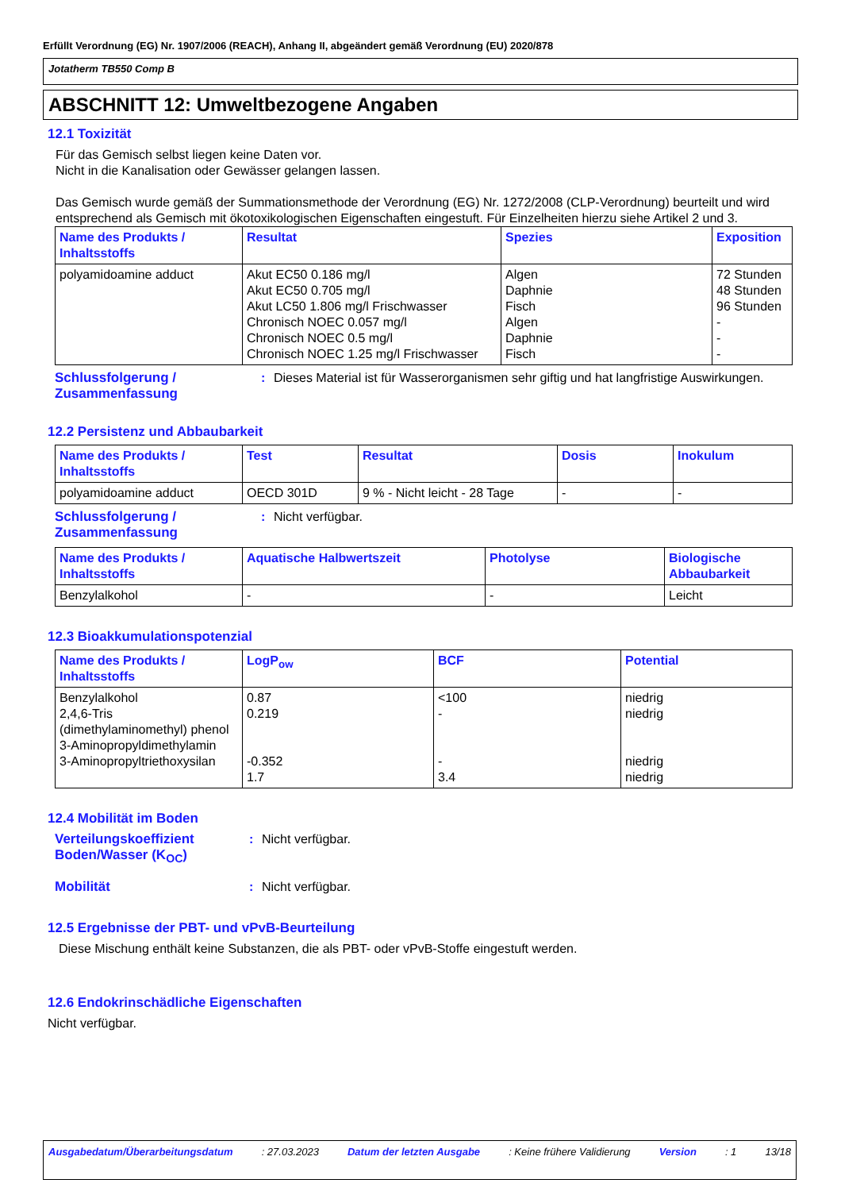Erfüllt Verordnung (EG) Nr. 1907/2006 (REACH), Anhang II, abgeändert gemäß Verordnung (EU) 2020/878
Jotatherm TB550 Comp B
ABSCHNITT 12: Umweltbezogene Angaben
12.1 Toxizität
Für das Gemisch selbst liegen keine Daten vor.
Nicht in die Kanalisation oder Gewässer gelangen lassen.
Das Gemisch wurde gemäß der Summationsmethode der Verordnung (EG) Nr. 1272/2008 (CLP-Verordnung) beurteilt und wird entsprechend als Gemisch mit ökotoxikologischen Eigenschaften eingestuft. Für Einzelheiten hierzu siehe Artikel 2 und 3.
| Name des Produkts / Inhaltsstoffs | Resultat | Spezies | Exposition |
| --- | --- | --- | --- |
| polyamidoamine adduct | Akut EC50 0.186 mg/l Akut EC50 0.705 mg/l Akut LC50 1.806 mg/l Frischwasser Chronisch NOEC 0.057 mg/l Chronisch NOEC 0.5 mg/l Chronisch NOEC 1.25 mg/l Frischwasser | Algen Daphnie Fisch Algen Daphnie Fisch | 72 Stunden 48 Stunden 96 Stunden - - - |
Schlussfolgerung / Zusammenfassung
: Dieses Material ist für Wasserorganismen sehr giftig und hat langfristige Auswirkungen.
12.2 Persistenz und Abbaubarkeit
| Name des Produkts / Inhaltsstoffs | Test | Resultat | Dosis | Inokulum |
| --- | --- | --- | --- | --- |
| polyamidoamine adduct | OECD 301D | 9 % - Nicht leicht - 28 Tage | - | - |
Schlussfolgerung / Zusammenfassung
: Nicht verfügbar.
| Name des Produkts / Inhaltsstoffs | Aquatische Halbwertszeit | Photolyse | Biologische Abbaubarkeit |
| --- | --- | --- | --- |
| Benzylalkohol | - | - | Leicht |
12.3 Bioakkumulationspotenzial
| Name des Produkts / Inhaltsstoffs | LogP<sub>ow</sub> | BCF | Potential |
| --- | --- | --- | --- |
| Benzylalkohol 2,4,6-Tris (dimethylaminomethyl) phenol 3-Aminopropyldimethylamin 3-Aminopropyltriethoxysilan | 0.87 0.219 -0.352 1.7 | <100 - - 3.4 | niedrig niedrig niedrig niedrig |
12.4 Mobilität im Boden
Verteilungskoeffizient Boden/Wasser (K<sub>OC</sub>)
: Nicht verfügbar.
Mobilität : Nicht verfügbar.
12.5 Ergebnisse der PBT- und vPvB-Beurteilung
Diese Mischung enthält keine Substanzen, die als PBT- oder vPvB-Stoffe eingestuft werden.
12.6 Endokrinschädliche Eigenschaften
Nicht verfügbar.
Ausgabedatum/Überarbeitungsdatum : 27.03.2023 Datum der letzten Ausgabe : Keine frühere Validierung Version : 1 13/18